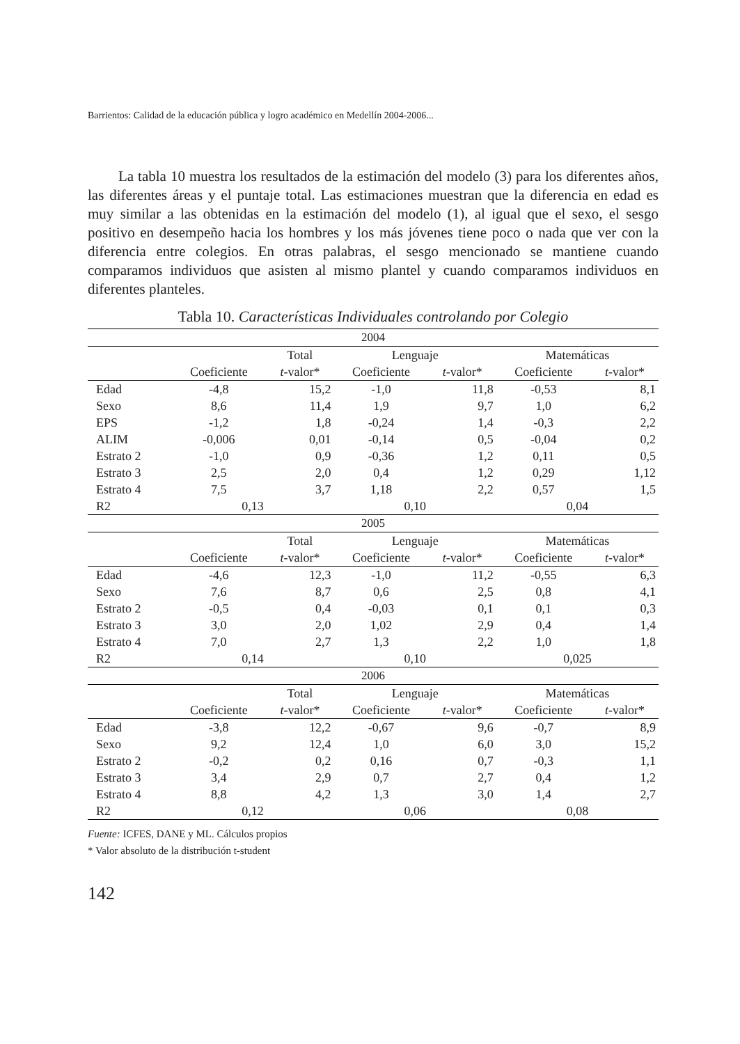Barrientos: Calidad de la educación pública y logro académico en Medellín 2004-2006...
La tabla 10 muestra los resultados de la estimación del modelo (3) para los diferentes años, las diferentes áreas y el puntaje total. Las estimaciones muestran que la diferencia en edad es muy similar a las obtenidas en la estimación del modelo (1), al igual que el sexo, el sesgo positivo en desempeño hacia los hombres y los más jóvenes tiene poco o nada que ver con la diferencia entre colegios. En otras palabras, el sesgo mencionado se mantiene cuando comparamos individuos que asisten al mismo plantel y cuando comparamos individuos en diferentes planteles.
Tabla 10. Características Individuales controlando por Colegio
| 2004 | | | | | | |
| | | Total | Lenguaje | | Matemáticas | |
| | Coeficiente | t -valor* | Coeficiente | t -valor* | Coeficiente | t -valor* |
| Edad | -4,8 | 15,2 | -1,0 | 11,8 | -0,53 | 8,1 |
| Sexo | 8,6 | 11,4 | 1,9 | 9,7 | 1,0 | 6,2 |
| EPS | -1,2 | 1,8 | -0,24 | 1,4 | -0,3 | 2,2 |
| ALIM | -0,006 | 0,01 | -0,14 | 0,5 | -0,04 | 0,2 |
| Estrato 2 | -1,0 | 0,9 | -0,36 | 1,2 | 0,11 | 0,5 |
| Estrato 3 | 2,5 | 2,0 | 0,4 | 1,2 | 0,29 | 1,12 |
| Estrato 4 | 7,5 | 3,7 | 1,18 | 2,2 | 0,57 | 1,5 |
| R2 | 0,13 | | 0,10 | | 0,04 | |
| 2005 | | | | | | |
| | | Total | Lenguaje | | Matemáticas | |
| | Coeficiente | t -valor* | Coeficiente | t -valor* | Coeficiente | t -valor* |
| Edad | -4,6 | 12,3 | -1,0 | 11,2 | -0,55 | 6,3 |
| Sexo | 7,6 | 8,7 | 0,6 | 2,5 | 0,8 | 4,1 |
| Estrato 2 | -0,5 | 0,4 | -0,03 | 0,1 | 0,1 | 0,3 |
| Estrato 3 | 3,0 | 2,0 | 1,02 | 2,9 | 0,4 | 1,4 |
| Estrato 4 | 7,0 | 2,7 | 1,3 | 2,2 | 1,0 | 1,8 |
| R2 | 0,14 | | 0,10 | | 0,025 | |
| 2006 | | | | | | |
| | | Total | Lenguaje | | Matemáticas | |
| | Coeficiente | t -valor* | Coeficiente | t -valor* | Coeficiente | t -valor* |
| Edad | -3,8 | 12,2 | -0,67 | 9,6 | -0,7 | 8,9 |
| Sexo | 9,2 | 12,4 | 1,0 | 6,0 | 3,0 | 15,2 |
| Estrato 2 | -0,2 | 0,2 | 0,16 | 0,7 | -0,3 | 1,1 |
| Estrato 3 | 3,4 | 2,9 | 0,7 | 2,7 | 0,4 | 1,2 |
| Estrato 4 | 8,8 | 4,2 | 1,3 | 3,0 | 1,4 | 2,7 |
| R2 | 0,12 | | 0,06 | | 0,08 | |
Fuente: ICFES, DANE y ML. Cálculos propios
* Valor absoluto de la distribución t-student
142